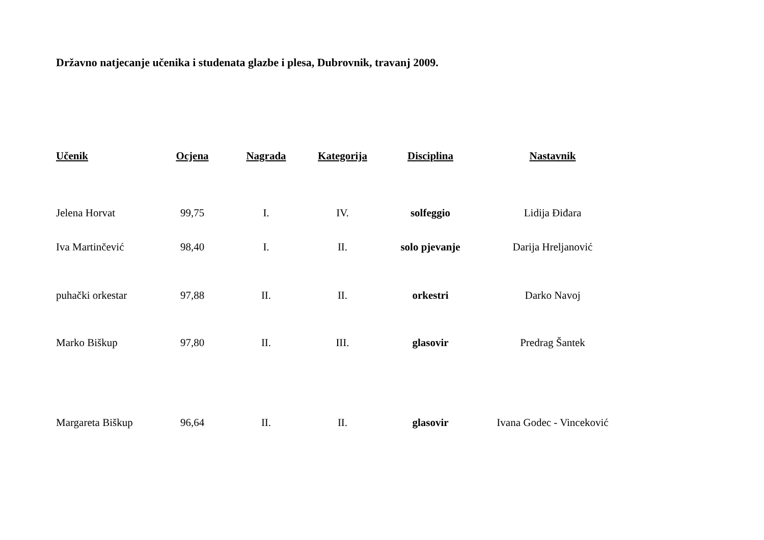Državno natjecanje učenika i studenata glazbe i plesa, Dubrovnik, travanj 2009.
| Učenik | Ocjena | Nagrada | Kategorija | Disciplina | Nastavnik |
| --- | --- | --- | --- | --- | --- |
| Jelena Horvat | 99,75 | I. | IV. | solfeggio | Lidija Điđara |
| Iva Martinčević | 98,40 | I. | II. | solo pjevanje | Darija Hreljanović |
| puhački orkestar | 97,88 | II. | II. | orkestri | Darko Navoj |
| Marko Biškup | 97,80 | II. | III. | glasovir | Predrag Šantek |
| Margareta Biškup | 96,64 | II. | II. | glasovir | Ivana Godec - Vinceković |